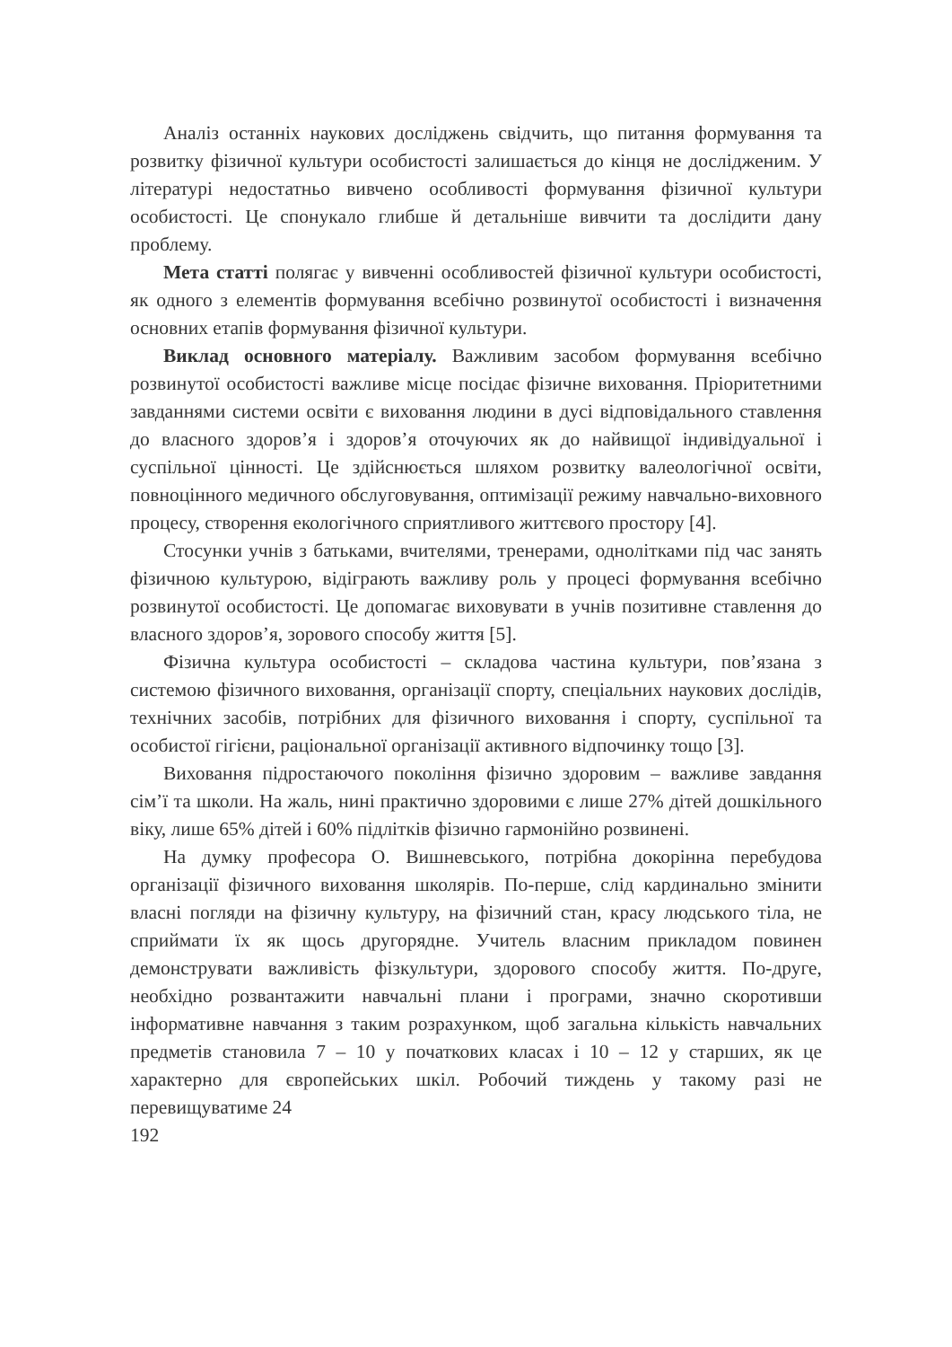Аналіз останніх наукових досліджень свідчить, що питання формування та розвитку фізичної культури особистості залишається до кінця не дослідженим. У літературі недостатньо вивчено особливості формування фізичної культури особистості. Це спонукало глибше й детальніше вивчити та дослідити дану проблему.
Мета статті полягає у вивченні особливостей фізичної культури особистості, як одного з елементів формування всебічно розвинутої особистості і визначення основних етапів формування фізичної культури.
Виклад основного матеріалу. Важливим засобом формування всебічно розвинутої особистості важливе місце посідає фізичне виховання. Пріоритетними завданнями системи освіти є виховання людини в дусі відповідального ставлення до власного здоров’я і здоров’я оточуючих як до найвищої індивідуальної і суспільної цінності. Це здійснюється шляхом розвитку валеологічної освіти, повноцінного медичного обслуговування, оптимізації режиму навчально-виховного процесу, створення екологічного сприятливого життєвого простору [4].
Стосунки учнів з батьками, вчителями, тренерами, однолітками під час занять фізичною культурою, відіграють важливу роль у процесі формування всебічно розвинутої особистості. Це допомагає виховувати в учнів позитивне ставлення до власного здоров’я, зорового способу життя [5].
Фізична культура особистості – складова частина культури, пов’язана з системою фізичного виховання, організації спорту, спеціальних наукових дослідів, технічних засобів, потрібних для фізичного виховання і спорту, суспільної та особистої гігієни, раціональної організації активного відпочинку тощо [3].
Виховання підростаючого покоління фізично здоровим – важливе завдання сім’ї та школи. На жаль, нині практично здоровими є лише 27% дітей дошкільного віку, лише 65% дітей і 60% підлітків фізично гармонійно розвинені.
На думку професора О. Вишневського, потрібна докорінна перебудова організації фізичного виховання школярів. По-перше, слід кардинально змінити власні погляди на фізичну культуру, на фізичний стан, красу людського тіла, не сприймати їх як щось другорядне. Учитель власним прикладом повинен демонструвати важливість фізкультури, здорового способу життя. По-друге, необхідно розвантажити навчальні плани і програми, значно скоротивши інформативне навчання з таким розрахунком, щоб загальна кількість навчальних предметів становила 7 – 10 у початкових класах і 10 – 12 у старших, як це характерно для європейських шкіл. Робочий тиждень у такому разі не перевищуватиме 24
192